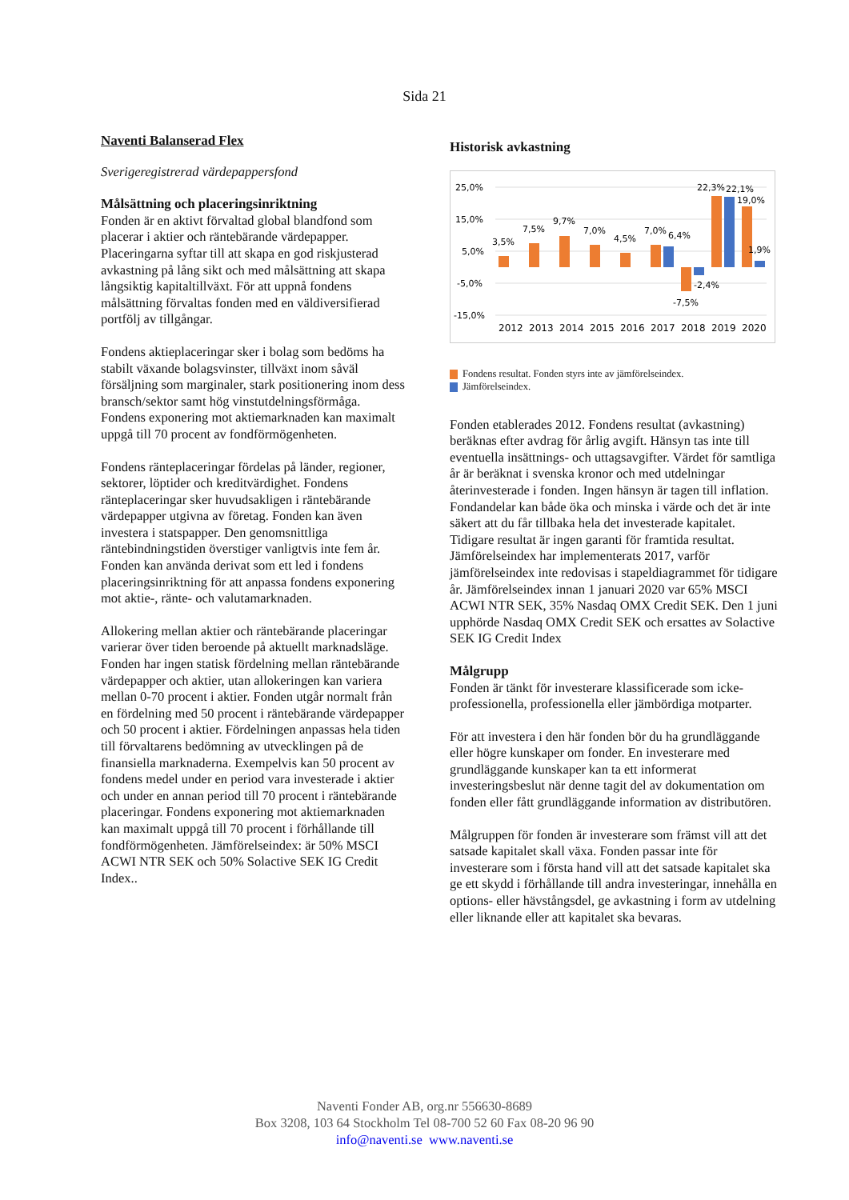Sida 21
Naventi Balanserad Flex
Sverigeregistrerad värdepappersfond
Målsättning och placeringsinriktning
Fonden är en aktivt förvaltad global blandfond som placerar i aktier och räntebärande värdepapper. Placeringarna syftar till att skapa en god riskjusterad avkastning på lång sikt och med målsättning att skapa långsiktig kapitaltillväxt. För att uppnå fondens målsättning förvaltas fonden med en väldiversifierad portfölj av tillgångar.
Fondens aktieplaceringar sker i bolag som bedöms ha stabilt växande bolagsvinster, tillväxt inom såväl försäljning som marginaler, stark positionering inom dess bransch/sektor samt hög vinstutdelningsförmåga. Fondens exponering mot aktiemarknaden kan maximalt uppgå till 70 procent av fondförmögenheten.
Fondens ränteplaceringar fördelas på länder, regioner, sektorer, löptider och kreditvärdighet. Fondens ränteplaceringar sker huvudsakligen i räntebärande värdepapper utgivna av företag. Fonden kan även investera i statspapper. Den genomsnittliga räntebindningstiden överstiger vanligtvis inte fem år. Fonden kan använda derivat som ett led i fondens placeringsinriktning för att anpassa fondens exponering mot aktie-, ränte- och valutamarknaden.
Allokering mellan aktier och räntebärande placeringar varierar över tiden beroende på aktuellt marknadsläge. Fonden har ingen statisk fördelning mellan räntebärande värdepapper och aktier, utan allokeringen kan variera mellan 0-70 procent i aktier. Fonden utgår normalt från en fördelning med 50 procent i räntebärande värdepapper och 50 procent i aktier. Fördelningen anpassas hela tiden till förvaltarens bedömning av utvecklingen på de finansiella marknaderna. Exempelvis kan 50 procent av fondens medel under en period vara investerade i aktier och under en annan period till 70 procent i räntebärande placeringar. Fondens exponering mot aktiemarknaden kan maximalt uppgå till 70 procent i förhållande till fondförmögenheten. Jämförelseindex: är 50% MSCI ACWI NTR SEK och 50% Solactive SEK IG Credit Index..
Historisk avkastning
25,0%
15,0%
5,0%
-5,0%
-15,0%
3,5%
7,5%
9,7%
7,0%
4,5%
7,0%
6,4%
-7,5%
-2,4%
22,3%
22,1%
19,0%
1,9%
2012
2013
2014
2015
2016
2017
2018
2019
2020
Fondens resultat. Fonden styrs inte av jämförelseindex.
Jämförelseindex.
Fonden etablerades 2012. Fondens resultat (avkastning) beräknas efter avdrag för årlig avgift. Hänsyn tas inte till eventuella insättnings- och uttagsavgifter. Värdet för samtliga år är beräknat i svenska kronor och med utdelningar återinvesterade i fonden. Ingen hänsyn är tagen till inflation. Fondandelar kan både öka och minska i värde och det är inte säkert att du får tillbaka hela det investerade kapitalet. Tidigare resultat är ingen garanti för framtida resultat. Jämförelseindex har implementerats 2017, varför jämförelseindex inte redovisas i stapeldiagrammet för tidigare år. Jämförelseindex innan 1 januari 2020 var 65% MSCI ACWI NTR SEK, 35% Nasdaq OMX Credit SEK. Den 1 juni upphörde Nasdaq OMX Credit SEK och ersattes av Solactive SEK IG Credit Index
Målgrupp
Fonden är tänkt för investerare klassificerade som icke-professionella, professionella eller jämbördiga motparter.
För att investera i den här fonden bör du ha grundläggande eller högre kunskaper om fonder. En investerare med grundläggande kunskaper kan ta ett informerat investeringsbeslut när denne tagit del av dokumentation om fonden eller fått grundläggande information av distributören.
Målgruppen för fonden är investerare som främst vill att det satsade kapitalet skall växa. Fonden passar inte för investerare som i första hand vill att det satsade kapitalet ska ge ett skydd i förhållande till andra investeringar, innehålla en options- eller hävstångsdel, ge avkastning i form av utdelning eller liknande eller att kapitalet ska bevaras.
Naventi Fonder AB, org.nr 556630-8689
Box 3208, 103 64 Stockholm Tel 08-700 52 60 Fax 08-20 96 90
info@naventi.se www.naventi.se